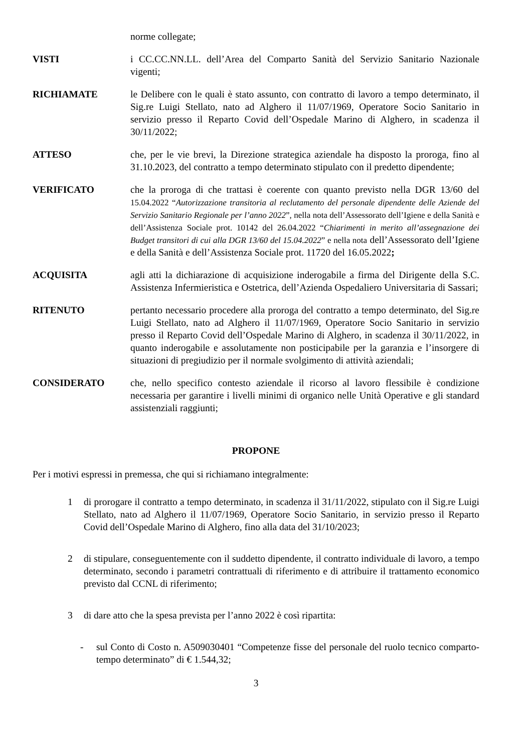norme collegate;
VISTI i CC.CC.NN.LL. dell’Area del Comparto Sanità del Servizio Sanitario Nazionale vigenti;
RICHIAMATE le Delibere con le quali è stato assunto, con contratto di lavoro a tempo determinato, il Sig.re Luigi Stellato, nato ad Alghero il 11/07/1969, Operatore Socio Sanitario in servizio presso il Reparto Covid dell’Ospedale Marino di Alghero, in scadenza il 30/11/2022;
ATTESO che, per le vie brevi, la Direzione strategica aziendale ha disposto la proroga, fino al 31.10.2023, del contratto a tempo determinato stipulato con il predetto dipendente;
VERIFICATO che la proroga di che trattasi è coerente con quanto previsto nella DGR 13/60 del 15.04.2022 “Autorizzazione transitoria al reclutamento del personale dipendente delle Aziende del Servizio Sanitario Regionale per l’anno 2022”, nella nota dell’Assessorato dell’Igiene e della Sanità e dell’Assistenza Sociale prot. 10142 del 26.04.2022 “Chiarimenti in merito all’assegnazione dei Budget transitori di cui alla DGR 13/60 del 15.04.2022” e nella nota dell’Assessorato dell’Igiene e della Sanità e dell’Assistenza Sociale prot. 11720 del 16.05.2022;
ACQUISITA agli atti la dichiarazione di acquisizione inderogabile a firma del Dirigente della S.C. Assistenza Infermieristica e Ostetrica, dell’Azienda Ospedaliero Universitaria di Sassari;
RITENUTO pertanto necessario procedere alla proroga del contratto a tempo determinato, del Sig.re Luigi Stellato, nato ad Alghero il 11/07/1969, Operatore Socio Sanitario in servizio presso il Reparto Covid dell’Ospedale Marino di Alghero, in scadenza il 30/11/2022, in quanto inderogabile e assolutamente non posticipabile per la garanzia e l’insorgere di situazioni di pregiudizio per il normale svolgimento di attività aziendali;
CONSIDERATO che, nello specifico contesto aziendale il ricorso al lavoro flessibile è condizione necessaria per garantire i livelli minimi di organico nelle Unità Operative e gli standard assistenziali raggiunti;
PROPONE
Per i motivi espressi in premessa, che qui si richiamano integralmente:
1 di prorogare il contratto a tempo determinato, in scadenza il 31/11/2022, stipulato con il Sig.re Luigi Stellato, nato ad Alghero il 11/07/1969, Operatore Socio Sanitario, in servizio presso il Reparto Covid dell’Ospedale Marino di Alghero, fino alla data del 31/10/2023;
2 di stipulare, conseguentemente con il suddetto dipendente, il contratto individuale di lavoro, a tempo determinato, secondo i parametri contrattuali di riferimento e di attribuire il trattamento economico previsto dal CCNL di riferimento;
3 di dare atto che la spesa prevista per l’anno 2022 è così ripartita:
- sul Conto di Costo n. A509030401 “Competenze fisse del personale del ruolo tecnico comparto- tempo determinato” di € 1.544,32;
3